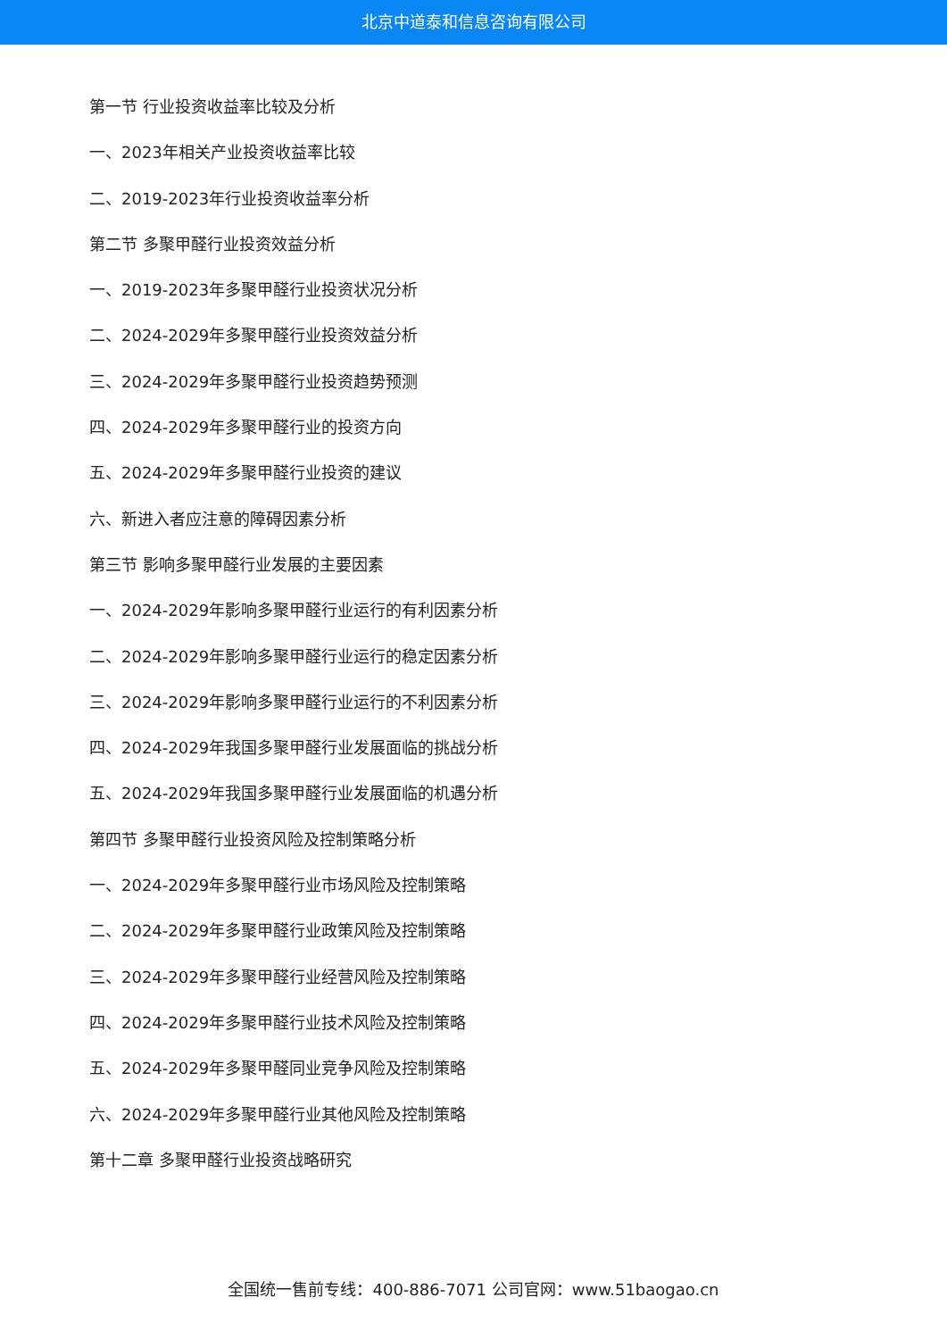北京中道泰和信息咨询有限公司
第一节 行业投资收益率比较及分析
一、2023年相关产业投资收益率比较
二、2019-2023年行业投资收益率分析
第二节 多聚甲醛行业投资效益分析
一、2019-2023年多聚甲醛行业投资状况分析
二、2024-2029年多聚甲醛行业投资效益分析
三、2024-2029年多聚甲醛行业投资趋势预测
四、2024-2029年多聚甲醛行业的投资方向
五、2024-2029年多聚甲醛行业投资的建议
六、新进入者应注意的障碍因素分析
第三节 影响多聚甲醛行业发展的主要因素
一、2024-2029年影响多聚甲醛行业运行的有利因素分析
二、2024-2029年影响多聚甲醛行业运行的稳定因素分析
三、2024-2029年影响多聚甲醛行业运行的不利因素分析
四、2024-2029年我国多聚甲醛行业发展面临的挑战分析
五、2024-2029年我国多聚甲醛行业发展面临的机遇分析
第四节 多聚甲醛行业投资风险及控制策略分析
一、2024-2029年多聚甲醛行业市场风险及控制策略
二、2024-2029年多聚甲醛行业政策风险及控制策略
三、2024-2029年多聚甲醛行业经营风险及控制策略
四、2024-2029年多聚甲醛行业技术风险及控制策略
五、2024-2029年多聚甲醛同业竞争风险及控制策略
六、2024-2029年多聚甲醛行业其他风险及控制策略
第十二章 多聚甲醛行业投资战略研究
全国统一售前专线：400-886-7071 公司官网：www.51baogao.cn